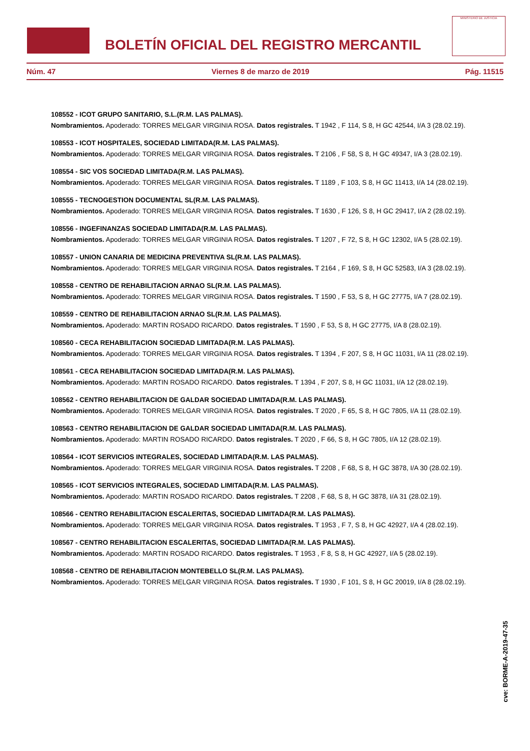BOLETÍN OFICIAL DEL REGISTRO MERCANTIL
MINISTERIO DE JUSTICIA
Núm. 47 Viernes 8 de marzo de 2019 Pág. 11515
108552 - ICOT GRUPO SANITARIO, S.L.(R.M. LAS PALMAS).
Nombramientos. Apoderado: TORRES MELGAR VIRGINIA ROSA. Datos registrales. T 1942 , F 114, S 8, H GC 42544, I/A 3 (28.02.19).
108553 - ICOT HOSPITALES, SOCIEDAD LIMITADA(R.M. LAS PALMAS).
Nombramientos. Apoderado: TORRES MELGAR VIRGINIA ROSA. Datos registrales. T 2106 , F 58, S 8, H GC 49347, I/A 3 (28.02.19).
108554 - SIC VOS SOCIEDAD LIMITADA(R.M. LAS PALMAS).
Nombramientos. Apoderado: TORRES MELGAR VIRGINIA ROSA. Datos registrales. T 1189 , F 103, S 8, H GC 11413, I/A 14 (28.02.19).
108555 - TECNOGESTION DOCUMENTAL SL(R.M. LAS PALMAS).
Nombramientos. Apoderado: TORRES MELGAR VIRGINIA ROSA. Datos registrales. T 1630 , F 126, S 8, H GC 29417, I/A 2 (28.02.19).
108556 - INGEFINANZAS SOCIEDAD LIMITADA(R.M. LAS PALMAS).
Nombramientos. Apoderado: TORRES MELGAR VIRGINIA ROSA. Datos registrales. T 1207 , F 72, S 8, H GC 12302, I/A 5 (28.02.19).
108557 - UNION CANARIA DE MEDICINA PREVENTIVA SL(R.M. LAS PALMAS).
Nombramientos. Apoderado: TORRES MELGAR VIRGINIA ROSA. Datos registrales. T 2164 , F 169, S 8, H GC 52583, I/A 3 (28.02.19).
108558 - CENTRO DE REHABILITACION ARNAO SL(R.M. LAS PALMAS).
Nombramientos. Apoderado: TORRES MELGAR VIRGINIA ROSA. Datos registrales. T 1590 , F 53, S 8, H GC 27775, I/A 7 (28.02.19).
108559 - CENTRO DE REHABILITACION ARNAO SL(R.M. LAS PALMAS).
Nombramientos. Apoderado: MARTIN ROSADO RICARDO. Datos registrales. T 1590 , F 53, S 8, H GC 27775, I/A 8 (28.02.19).
108560 - CECA REHABILITACION SOCIEDAD LIMITADA(R.M. LAS PALMAS).
Nombramientos. Apoderado: TORRES MELGAR VIRGINIA ROSA. Datos registrales. T 1394 , F 207, S 8, H GC 11031, I/A 11 (28.02.19).
108561 - CECA REHABILITACION SOCIEDAD LIMITADA(R.M. LAS PALMAS).
Nombramientos. Apoderado: MARTIN ROSADO RICARDO. Datos registrales. T 1394 , F 207, S 8, H GC 11031, I/A 12 (28.02.19).
108562 - CENTRO REHABILITACION DE GALDAR SOCIEDAD LIMITADA(R.M. LAS PALMAS).
Nombramientos. Apoderado: TORRES MELGAR VIRGINIA ROSA. Datos registrales. T 2020 , F 65, S 8, H GC 7805, I/A 11 (28.02.19).
108563 - CENTRO REHABILITACION DE GALDAR SOCIEDAD LIMITADA(R.M. LAS PALMAS).
Nombramientos. Apoderado: MARTIN ROSADO RICARDO. Datos registrales. T 2020 , F 66, S 8, H GC 7805, I/A 12 (28.02.19).
108564 - ICOT SERVICIOS INTEGRALES, SOCIEDAD LIMITADA(R.M. LAS PALMAS).
Nombramientos. Apoderado: TORRES MELGAR VIRGINIA ROSA. Datos registrales. T 2208 , F 68, S 8, H GC 3878, I/A 30 (28.02.19).
108565 - ICOT SERVICIOS INTEGRALES, SOCIEDAD LIMITADA(R.M. LAS PALMAS).
Nombramientos. Apoderado: MARTIN ROSADO RICARDO. Datos registrales. T 2208 , F 68, S 8, H GC 3878, I/A 31 (28.02.19).
108566 - CENTRO REHABILITACION ESCALERITAS, SOCIEDAD LIMITADA(R.M. LAS PALMAS).
Nombramientos. Apoderado: TORRES MELGAR VIRGINIA ROSA. Datos registrales. T 1953 , F 7, S 8, H GC 42927, I/A 4 (28.02.19).
108567 - CENTRO REHABILITACION ESCALERITAS, SOCIEDAD LIMITADA(R.M. LAS PALMAS).
Nombramientos. Apoderado: MARTIN ROSADO RICARDO. Datos registrales. T 1953 , F 8, S 8, H GC 42927, I/A 5 (28.02.19).
108568 - CENTRO DE REHABILITACION MONTEBELLO SL(R.M. LAS PALMAS).
Nombramientos. Apoderado: TORRES MELGAR VIRGINIA ROSA. Datos registrales. T 1930 , F 101, S 8, H GC 20019, I/A 8 (28.02.19).
cve: BORME-A-2019-47-35